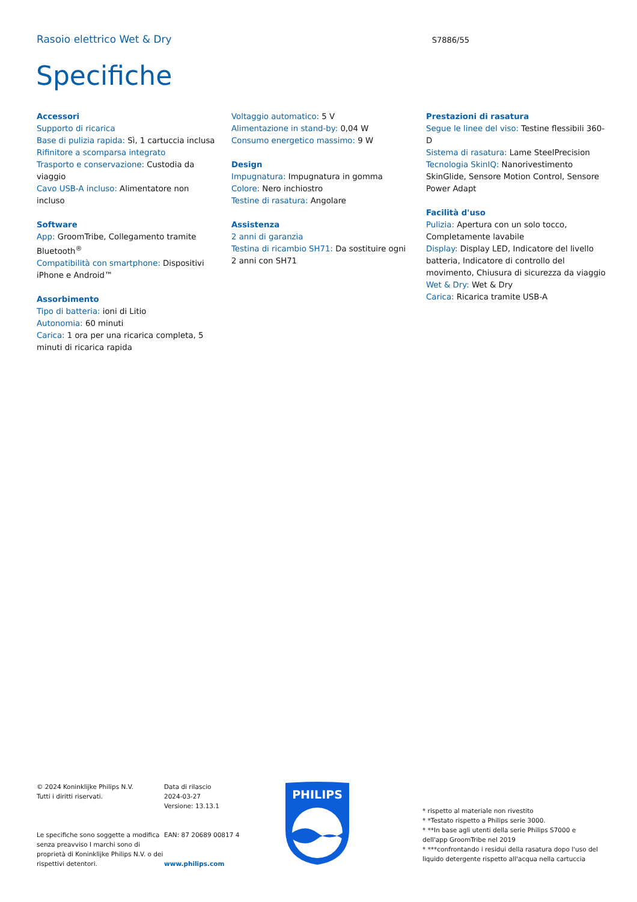Rasoio elettrico Wet & Dry
S7886/55
Specifiche
Accessori
Supporto di ricarica
Base di pulizia rapida: Sì, 1 cartuccia inclusa
Rifinitore a scomparsa integrato
Trasporto e conservazione: Custodia da viaggio
Cavo USB-A incluso: Alimentatore non incluso
Software
App: GroomTribe, Collegamento tramite Bluetooth<sup>®</sup>
Compatibilità con smartphone: Dispositivi iPhone e Android™
Assorbimento
Tipo di batteria: ioni di Litio
Autonomia: 60 minuti
Carica: 1 ora per una ricarica completa, 5 minuti di ricarica rapida
Voltaggio automatico: 5 V
Alimentazione in stand-by: 0,04 W
Consumo energetico massimo: 9 W
Design
Impugnatura: Impugnatura in gomma
Colore: Nero inchiostro
Testine di rasatura: Angolare
Assistenza
2 anni di garanzia
Testina di ricambio SH71: Da sostituire ogni 2 anni con SH71
Prestazioni di rasatura
Segue le linee del viso: Testine flessibili 360-D
Sistema di rasatura: Lame SteelPrecision
Tecnologia SkinIQ: Nanorivestimento SkinGlide, Sensore Motion Control, Sensore Power Adapt
Facilità d'uso
Pulizia: Apertura con un solo tocco, Completamente lavabile
Display: Display LED, Indicatore del livello batteria, Indicatore di controllo del movimento, Chiusura di sicurezza da viaggio
Wet & Dry: Wet & Dry
Carica: Ricarica tramite USB-A
© 2024 Koninklijke Philips N.V.
Tutti i diritti riservati.
Le specifiche sono soggette a modifica senza preavviso I marchi sono di proprietà di Koninklijke Philips N.V. o dei rispettivi detentori.
Data di rilascio
2024-03-27
Versione: 13.13.1
EAN: 87 20689 00817 4
www.philips.com
PHILIPS
* rispetto al materiale non rivestito
* *Testato rispetto a Philips serie 3000.
* **In base agli utenti della serie Philips S7000 e dell'app GroomTribe nel 2019
* ***confrontando i residui della rasatura dopo l'uso del liquido detergente rispetto all'acqua nella cartuccia